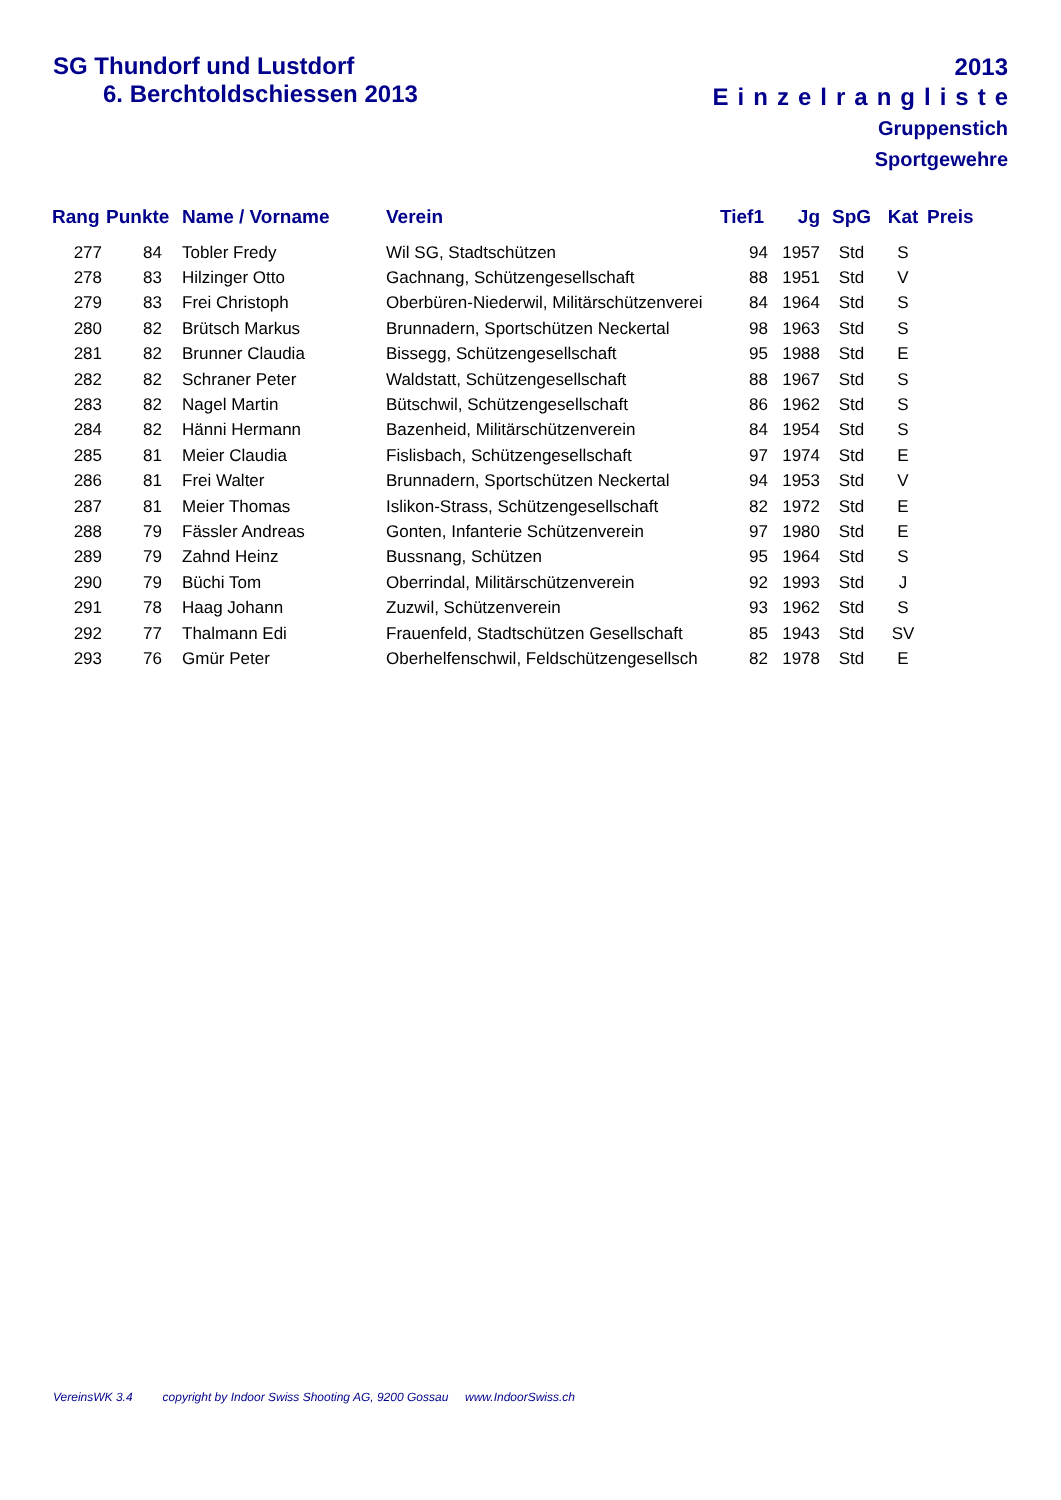2013
Einzelrangliste
Gruppenstich
Sportgewehre
SG Thundorf und Lustdorf
6. Berchtoldschiessen 2013
| Rang | Punkte | Name / Vorname | Verein | Tief1 | Jg | SpG | Kat | Preis |
| --- | --- | --- | --- | --- | --- | --- | --- | --- |
| 277 | 84 | Tobler Fredy | Wil SG, Stadtschützen | 94 | 1957 | Std | S | |
| 278 | 83 | Hilzinger Otto | Gachnang, Schützengesellschaft | 88 | 1951 | Std | V | |
| 279 | 83 | Frei Christoph | Oberbüren-Niederwil, Militärschützenverei | 84 | 1964 | Std | S | |
| 280 | 82 | Brütsch Markus | Brunnadern, Sportschützen Neckertal | 98 | 1963 | Std | S | |
| 281 | 82 | Brunner Claudia | Bissegg, Schützengesellschaft | 95 | 1988 | Std | E | |
| 282 | 82 | Schraner Peter | Waldstatt, Schützengesellschaft | 88 | 1967 | Std | S | |
| 283 | 82 | Nagel Martin | Bütschwil, Schützengesellschaft | 86 | 1962 | Std | S | |
| 284 | 82 | Hänni Hermann | Bazenheid, Militärschützenverein | 84 | 1954 | Std | S | |
| 285 | 81 | Meier Claudia | Fislisbach, Schützengesellschaft | 97 | 1974 | Std | E | |
| 286 | 81 | Frei Walter | Brunnadern, Sportschützen Neckertal | 94 | 1953 | Std | V | |
| 287 | 81 | Meier Thomas | Islikon-Strass, Schützengesellschaft | 82 | 1972 | Std | E | |
| 288 | 79 | Fässler Andreas | Gonten, Infanterie Schützenverein | 97 | 1980 | Std | E | |
| 289 | 79 | Zahnd Heinz | Bussnang, Schützen | 95 | 1964 | Std | S | |
| 290 | 79 | Büchi Tom | Oberrindal, Militärschützenverein | 92 | 1993 | Std | J | |
| 291 | 78 | Haag Johann | Zuzwil, Schützenverein | 93 | 1962 | Std | S | |
| 292 | 77 | Thalmann Edi | Frauenfeld, Stadtschützen Gesellschaft | 85 | 1943 | Std | SV | |
| 293 | 76 | Gmür Peter | Oberhelfenschwil, Feldschützengesellsch | 82 | 1978 | Std | E | |
VereinsWK 3.4 copyright by Indoor Swiss Shooting AG, 9200 Gossau www.IndoorSwiss.ch